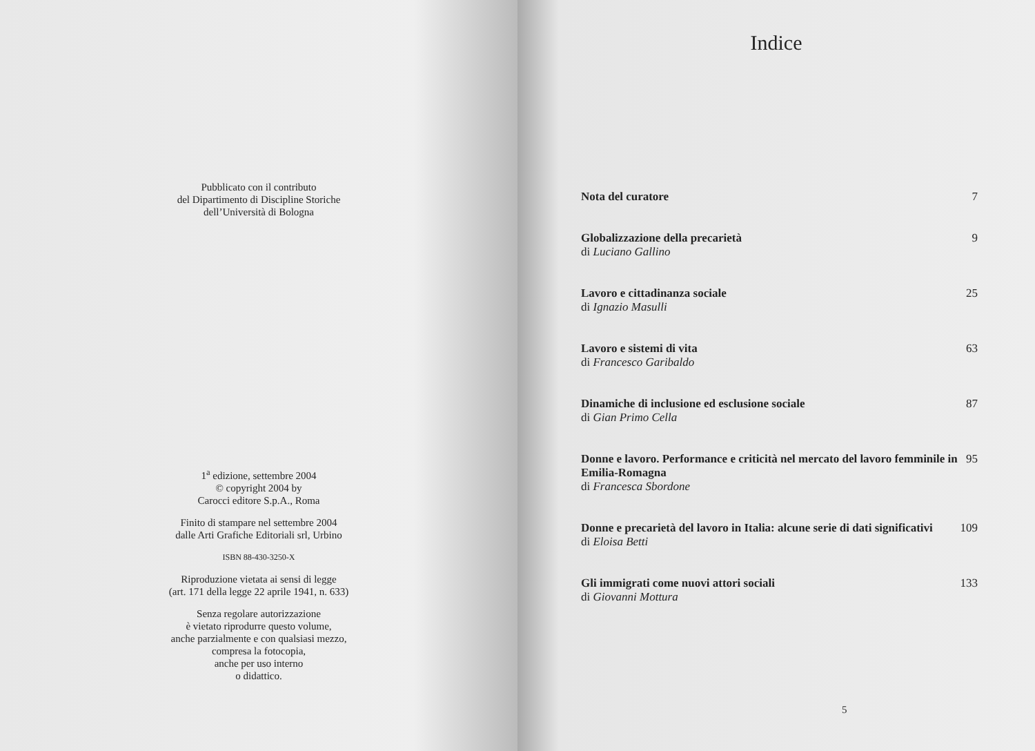Pubblicato con il contributo
del Dipartimento di Discipline Storiche
dell’Università di Bologna
1<sup>a</sup> edizione, settembre 2004
© copyright 2004 by
Carocci editore S.p.A., Roma
Finito di stampare nel settembre 2004
dalle Arti Grafiche Editoriali srl, Urbino
ISBN 88-430-3250-X
Riproduzione vietata ai sensi di legge
(art. 171 della legge 22 aprile 1941, n. 633)
Senza regolare autorizzazione
è vietato riprodurre questo volume,
anche parzialmente e con qualsiasi mezzo,
compresa la fotocopia,
anche per uso interno
o didattico.
Indice
Nota del curatore 7
Globalizzazione della precarietà
di Luciano Gallino
9
Lavoro e cittadinanza sociale
di Ignazio Masulli
25
Lavoro e sistemi di vita
di Francesco Garibaldo
63
Dinamiche di inclusione ed esclusione sociale
di Gian Primo Cella
87
Donne e lavoro. Performance e criticità nel mercato del lavoro femminile in Emilia-Romagna
di Francesca Sbordone
95
Donne e precarietà del lavoro in Italia: alcune serie di dati significativi
di Eloisa Betti
109
Gli immigrati come nuovi attori sociali
di Giovanni Mottura
133
5